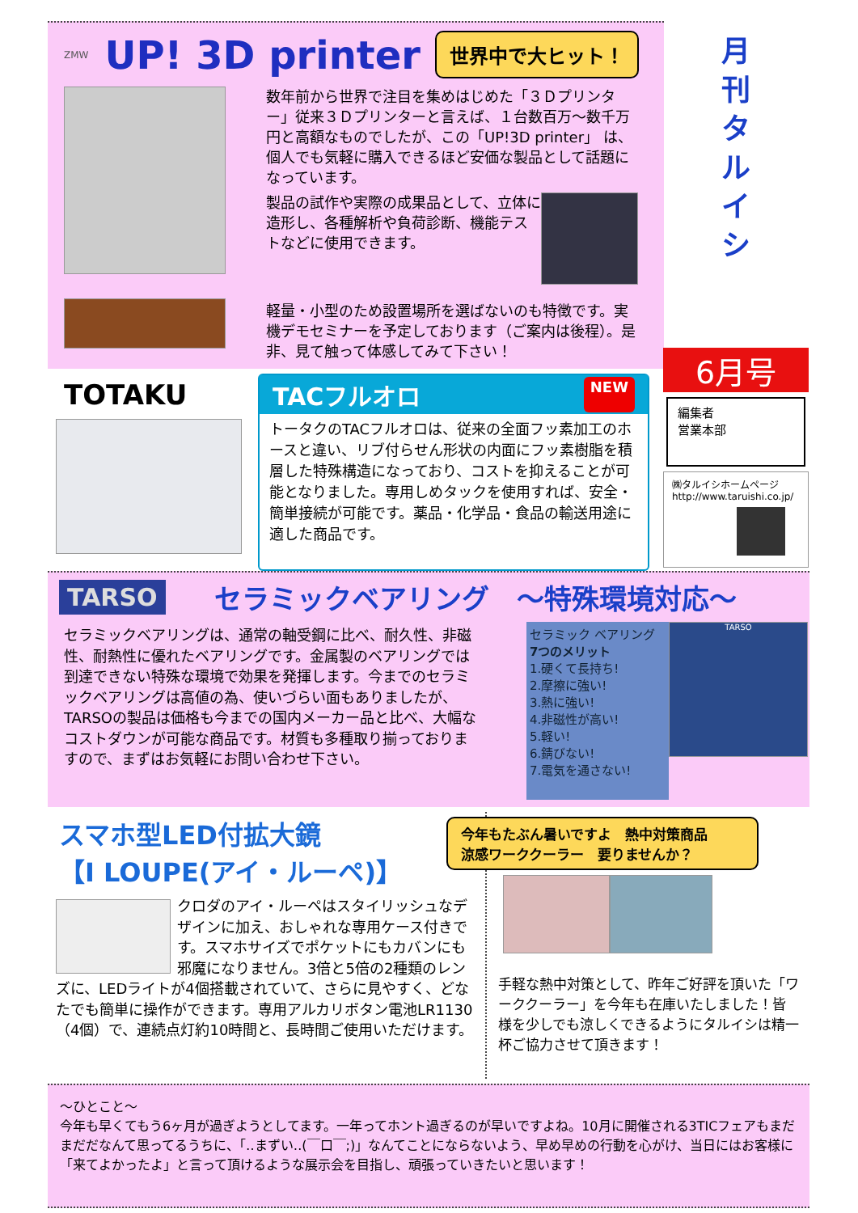ZMW UP! 3D printer
世界中で大ヒット！
数年前から世界で注目を集めはじめた「３Ｄプリンター」従来３Ｄプリンターと言えば、１台数百万～数千万円と高額なものでしたが、この「UP!3D printer」 は、個人でも気軽に購入できるほど安価な製品として話題になっています。
製品の試作や実際の成果品として、立体に造形し、各種解析や負荷診断、機能テストなどに使用できます。
軽量・小型のため設置場所を選ばないのも特徴です。実機デモセミナーを予定しております（ご案内は後程）。是非、見て触って体感してみて下さい！
月
刊
タ
ル
イ
シ
6月号
編集者
営業本部
㈱タルイシホームページ
http://www.taruishi.co.jp/
TOTAKU
TACフルオロ NEW
トータクのTACフルオロは、従来の全面フッ素加工のホースと違い、リブ付らせん形状の内面にフッ素樹脂を積層した特殊構造になっており、コストを抑えることが可能となりました。専用しめタックを使用すれば、安全・簡単接続が可能です。薬品・化学品・食品の輸送用途に適した商品です。
TARSO セラミックベアリング　～特殊環境対応～
セラミックベアリングは、通常の軸受鋼に比べ、耐久性、非磁性、耐熱性に優れたベアリングです。金属製のベアリングでは到達できない特殊な環境で効果を発揮します。今までのセラミックベアリングは高値の為、使いづらい面もありましたが、TARSOの製品は価格も今までの国内メーカー品と比べ、大幅なコストダウンが可能な商品です。材質も多種取り揃っておりますので、まずはお気軽にお問い合わせ下さい。
セラミック ベアリング
7つのメリット
1.硬くて長持ち!
2.摩擦に強い!
3.熱に強い!
4.非磁性が高い!
5.軽い!
6.錆びない!
7.電気を通さない!
TARSO
スマホ型LED付拡大鏡
【I LOUPE(アイ・ルーペ)】
クロダのアイ・ルーペはスタイリッシュなデザインに加え、おしゃれな専用ケース付きです。スマホサイズでポケットにもカバンにも邪魔になりません。3倍と5倍の2種類のレンズに、LEDライトが4個搭載されていて、さらに見やすく、どなたでも簡単に操作ができます。専用アルカリボタン電池LR1130（4個）で、連続点灯約10時間と、長時間ご使用いただけます。
今年もたぶん暑いですよ　熱中対策商品
涼感ワーククーラー　要りませんか？
手軽な熱中対策として、昨年ご好評を頂いた「ワーククーラー」を今年も在庫いたしました！皆様を少しでも涼しくできるようにタルイシは精一杯ご協力させて頂きます！
～ひとこと～
今年も早くてもう6ヶ月が過ぎようとしてます。一年ってホント過ぎるのが早いですよね。10月に開催される3TICフェアもまだまだだなんて思ってるうちに、「‥まずい‥(￣口￣;)」なんてことにならないよう、早め早めの行動を心がけ、当日にはお客様に「来てよかったよ」と言って頂けるような展示会を目指し、頑張っていきたいと思います！